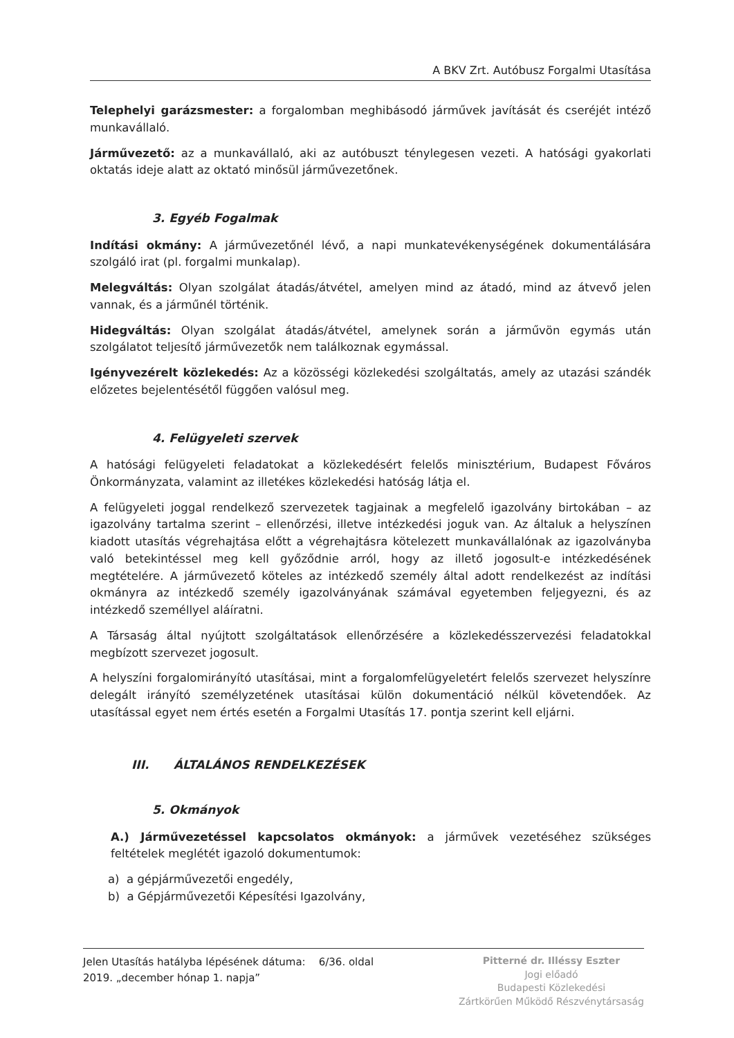A BKV Zrt. Autóbusz Forgalmi Utasítása
Telephelyi garázsmester: a forgalomban meghibásodó járművek javítását és cseréjét intéző munkavállaló.
Járművezető: az a munkavállaló, aki az autóbuszt ténylegesen vezeti. A hatósági gyakorlati oktatás ideje alatt az oktató minősül járművezetőnek.
3. Egyéb Fogalmak
Indítási okmány: A járművezetőnél lévő, a napi munkatevékenységének dokumentálására szolgáló irat (pl. forgalmi munkalap).
Melegváltás: Olyan szolgálat átadás/átvétel, amelyen mind az átadó, mind az átvevő jelen vannak, és a járműnél történik.
Hidegváltás: Olyan szolgálat átadás/átvétel, amelynek során a járművön egymás után szolgálatot teljesítő járművezetők nem találkoznak egymással.
Igényvezérelt közlekedés: Az a közösségi közlekedési szolgáltatás, amely az utazási szándék előzetes bejelentésétől függően valósul meg.
4. Felügyeleti szervek
A hatósági felügyeleti feladatokat a közlekedésért felelős minisztérium, Budapest Főváros Önkormányzata, valamint az illetékes közlekedési hatóság látja el.
A felügyeleti joggal rendelkező szervezetek tagjainak a megfelelő igazolvány birtokában – az igazolvány tartalma szerint – ellenőrzési, illetve intézkedési joguk van. Az általuk a helyszínen kiadott utasítás végrehajtása előtt a végrehajtásra kötelezett munkavállalónak az igazolványba való betekintéssel meg kell győződnie arról, hogy az illető jogosult-e intézkedésének megtételére. A járművezető köteles az intézkedő személy által adott rendelkezést az indítási okmányra az intézkedő személy igazolványának számával egyetemben feljegyezni, és az intézkedő személlyel aláíratni.
A Társaság által nyújtott szolgáltatások ellenőrzésére a közlekedésszervezési feladatokkal megbízott szervezet jogosult.
A helyszíni forgalomirányító utasításai, mint a forgalomfelügyeletért felelős szervezet helyszínre delegált irányító személyzetének utasításai külön dokumentáció nélkül követendőek. Az utasítással egyet nem értés esetén a Forgalmi Utasítás 17. pontja szerint kell eljárni.
III. ÁLTALÁNOS RENDELKEZÉSEK
5. Okmányok
A.) Járművezetéssel kapcsolatos okmányok: a járművek vezetéséhez szükséges feltételek meglétét igazoló dokumentumok:
a) a gépjárművezetői engedély,
b) a Gépjárművezetői Képesítési Igazolvány,
Jelen Utasítás hatályba lépésének dátuma: 6/36. oldal
2019. „december hónap 1. napja”
Pitterné dr. Illéssy Eszter
Jogi előadó
Budapesti Közlekedési
Zártkörűen Működő Részvénytársaság